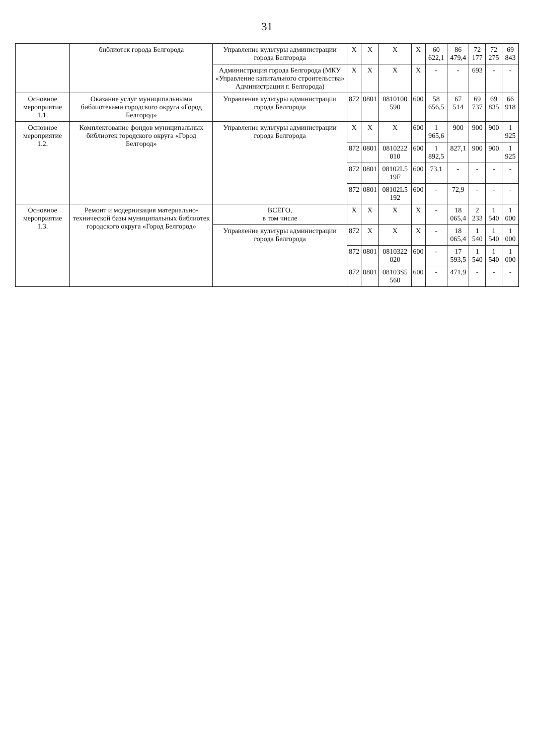31
| | библиотек города Белгорода | Управление культуры администрации города Белгорода | X | X | X | X | 60 622,1 | 86 479,4 | 72 177 | 72 275 | 69 843 |
| | | Администрация города Белгорода (МКУ «Управление капитального строительства» Администрации г. Белгорода) | X | X | X | X | - | - | 693 | - | - |
| Основное мероприятие 1.1. | Оказание услуг муниципальными библиотеками городского округа «Город Белгород» | Управление культуры администрации города Белгорода | 872 | 0801 | 0810100 590 | 600 | 58 656,5 | 67 514 | 69 737 | 69 835 | 66 918 |
| Основное мероприятие 1.2. | Комплектование фондов муниципальных библиотек городского округа «Город Белгород» | Управление культуры администрации города Белгорода | X | X | X | 600 | 1 965,6 | 900 | 900 | 900 | 1 925 |
| | | | 872 | 0801 | 0810222 010 | 600 | 1 892,5 | 827,1 | 900 | 900 | 1 925 |
| | | | 872 | 0801 | 08102L5 19F | 600 | 73,1 | - | - | - | - |
| | | | 872 | 0801 | 08102L5 192 | 600 | - | 72,9 | - | - | - |
| Основное мероприятие 1.3. | Ремонт и модернизация материально-технической базы муниципальных библиотек городского округа «Город Белгород» | ВСЕГО, в том числе | X | X | X | X | - | 18 065,4 | 2 233 | 1 540 | 1 000 |
| | | Управление культуры администрации города Белгорода | 872 | X | X | X | - | 18 065,4 | 1 540 | 1 540 | 1 000 |
| | | | 872 | 0801 | 0810322 020 | 600 | - | 17 593,5 | 1 540 | 1 540 | 1 000 |
| | | | 872 | 0801 | 08103S5 560 | 600 | - | 471,9 | - | - | - |